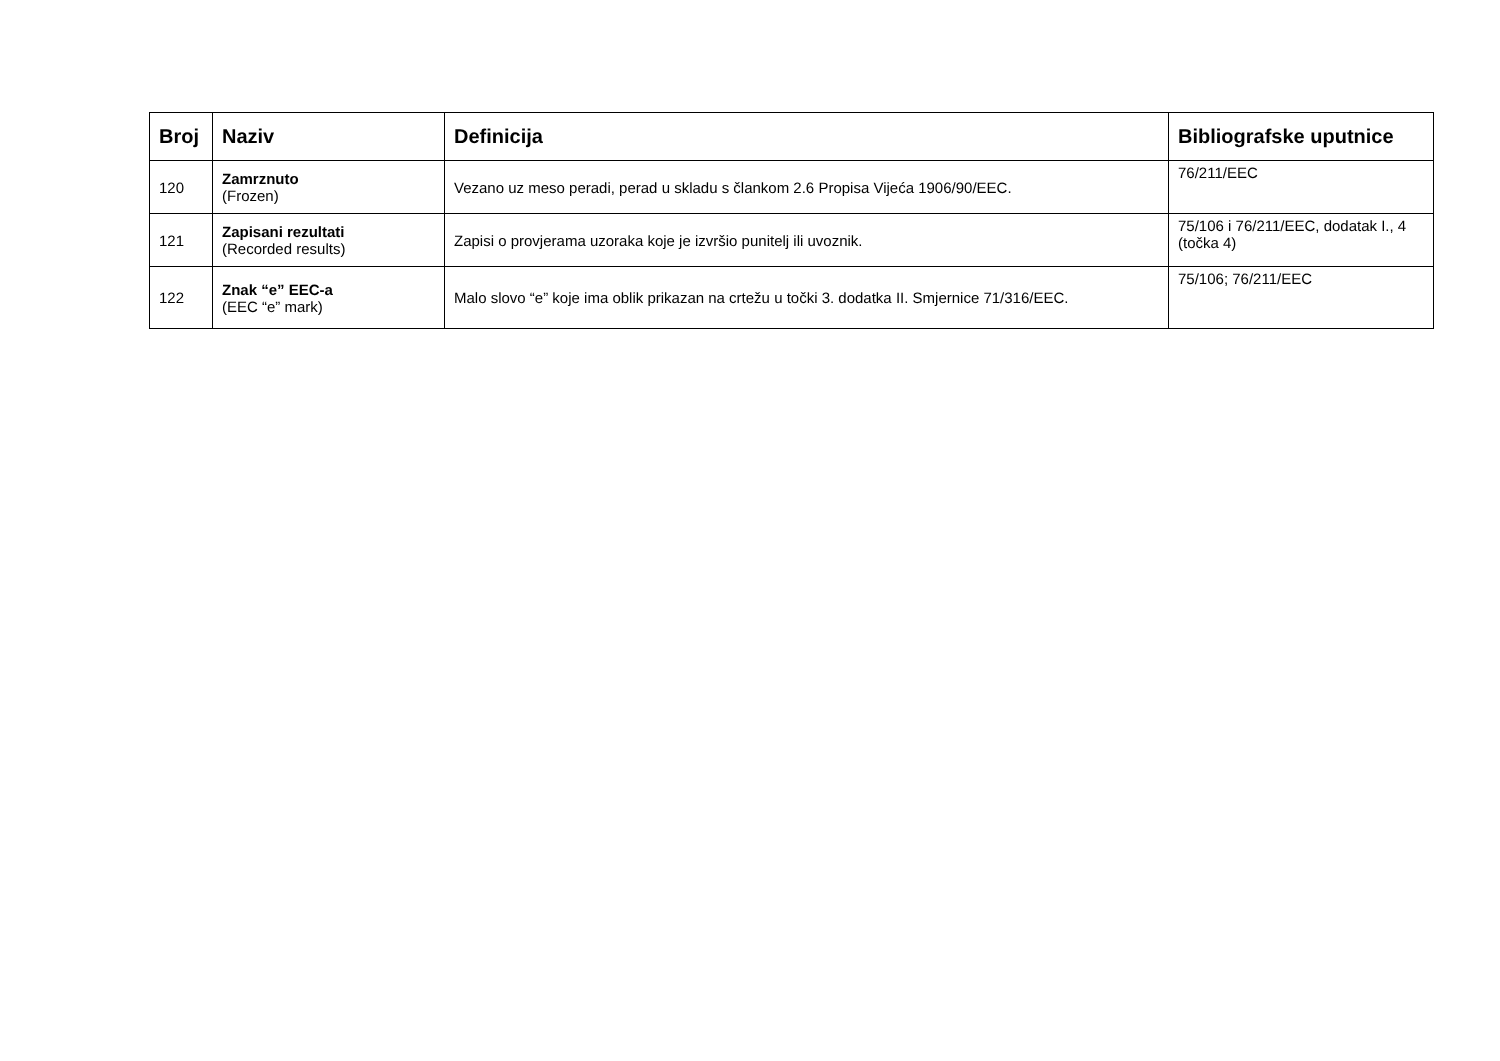| Broj | Naziv | Definicija | Bibliografske uputnice |
| --- | --- | --- | --- |
| 120 | Zamrznuto (Frozen) | Vezano uz meso peradi, perad u skladu s člankom 2.6 Propisa Vijeća 1906/90/EEC. | 76/211/EEC |
| 121 | Zapisani rezultati (Recorded results) | Zapisi o provjerama uzoraka koje je izvršio punitelj ili uvoznik. | 75/106 i 76/211/EEC, dodatak I., 4 (točka 4) |
| 122 | Znak “e” EEC-a (EEC “e” mark) | Malo slovo “e” koje ima oblik prikazan na crtežu u točki 3. dodatka II. Smjernice 71/316/EEC. | 75/106; 76/211/EEC |